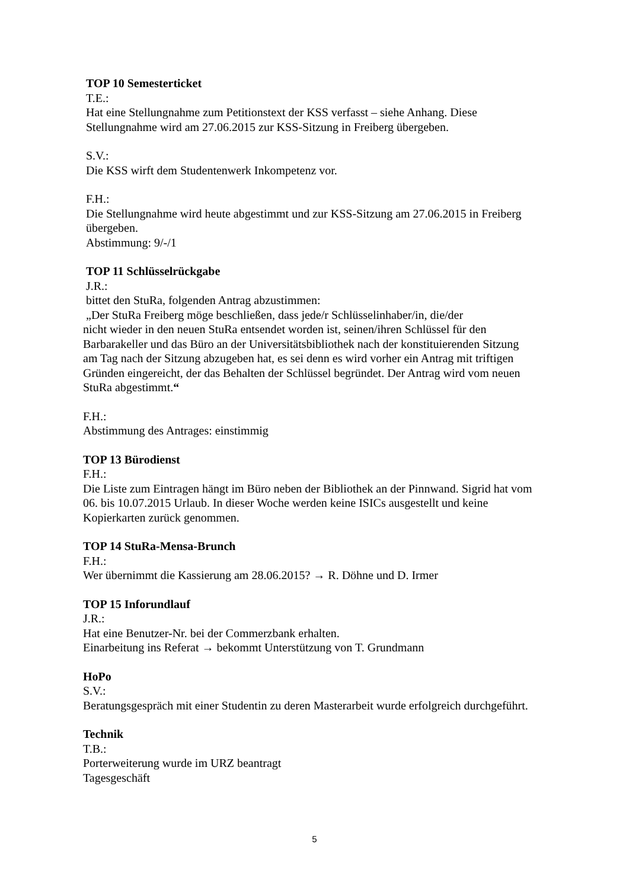TOP 10 Semesterticket
T.E.:
Hat eine Stellungnahme zum Petitionstext der KSS verfasst – siehe Anhang. Diese Stellungnahme wird am 27.06.2015 zur KSS-Sitzung in Freiberg übergeben.
S.V.:
Die KSS wirft dem Studentenwerk Inkompetenz vor.
F.H.:
Die Stellungnahme wird heute abgestimmt und zur KSS-Sitzung am 27.06.2015 in Freiberg übergeben.
Abstimmung: 9/-/1
TOP 11 Schlüsselrückgabe
J.R.:
bittet den StuRa, folgenden Antrag abzustimmen:
„Der StuRa Freiberg möge beschließen, dass jede/r Schlüsselinhaber/in, die/der
nicht wieder in den neuen StuRa entsendet worden ist, seinen/ihren Schlüssel für den Barbarakeller und das Büro an der Universitätsbibliothek nach der konstituierenden Sitzung am Tag nach der Sitzung abzugeben hat, es sei denn es wird vorher ein Antrag mit triftigen Gründen eingereicht, der das Behalten der Schlüssel begründet. Der Antrag wird vom neuen StuRa abgestimmt.“
F.H.:
Abstimmung des Antrages: einstimmig
TOP 13 Bürodienst
F.H.:
Die Liste zum Eintragen hängt im Büro neben der Bibliothek an der Pinnwand. Sigrid hat vom 06. bis 10.07.2015 Urlaub. In dieser Woche werden keine ISICs ausgestellt und keine Kopierkarten zurück genommen.
TOP 14 StuRa-Mensa-Brunch
F.H.:
Wer übernimmt die Kassierung am 28.06.2015? → R. Döhne und D. Irmer
TOP 15 Inforundlauf
J.R.:
Hat eine Benutzer-Nr. bei der Commerzbank erhalten.
Einarbeitung ins Referat → bekommt Unterstützung von T. Grundmann
HoPo
S.V.:
Beratungsgespräch mit einer Studentin zu deren Masterarbeit wurde erfolgreich durchgeführt.
Technik
T.B.:
Porterweiterung wurde im URZ beantragt
Tagesgeschäft
5